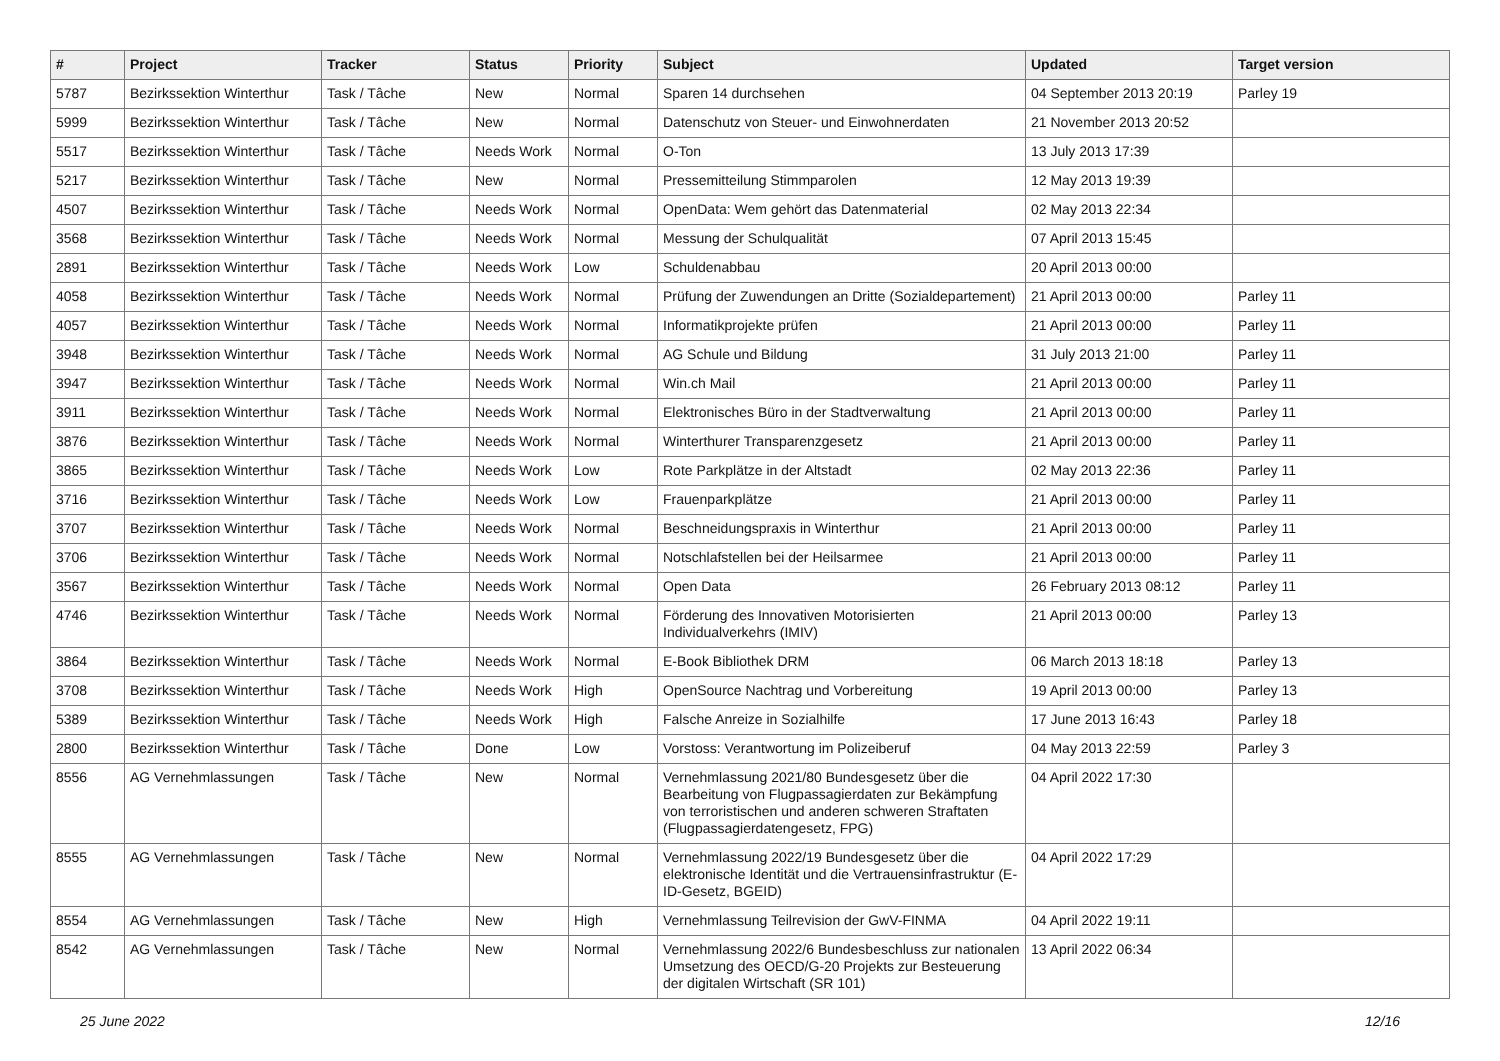| # | Project | Tracker | Status | Priority | Subject | Updated | Target version |
| --- | --- | --- | --- | --- | --- | --- | --- |
| 5787 | Bezirkssektion Winterthur | Task / Tâche | New | Normal | Sparen 14 durchsehen | 04 September 2013 20:19 | Parley 19 |
| 5999 | Bezirkssektion Winterthur | Task / Tâche | New | Normal | Datenschutz von Steuer- und Einwohnerdaten | 21 November 2013 20:52 | |
| 5517 | Bezirkssektion Winterthur | Task / Tâche | Needs Work | Normal | O-Ton | 13 July 2013 17:39 | |
| 5217 | Bezirkssektion Winterthur | Task / Tâche | New | Normal | Pressemitteilung Stimmparolen | 12 May 2013 19:39 | |
| 4507 | Bezirkssektion Winterthur | Task / Tâche | Needs Work | Normal | OpenData: Wem gehört das Datenmaterial | 02 May 2013 22:34 | |
| 3568 | Bezirkssektion Winterthur | Task / Tâche | Needs Work | Normal | Messung der Schulqualität | 07 April 2013 15:45 | |
| 2891 | Bezirkssektion Winterthur | Task / Tâche | Needs Work | Low | Schuldenabbau | 20 April 2013 00:00 | |
| 4058 | Bezirkssektion Winterthur | Task / Tâche | Needs Work | Normal | Prüfung der Zuwendungen an Dritte (Sozialdepartement) | 21 April 2013 00:00 | Parley 11 |
| 4057 | Bezirkssektion Winterthur | Task / Tâche | Needs Work | Normal | Informatikprojekte prüfen | 21 April 2013 00:00 | Parley 11 |
| 3948 | Bezirkssektion Winterthur | Task / Tâche | Needs Work | Normal | AG Schule und Bildung | 31 July 2013 21:00 | Parley 11 |
| 3947 | Bezirkssektion Winterthur | Task / Tâche | Needs Work | Normal | Win.ch Mail | 21 April 2013 00:00 | Parley 11 |
| 3911 | Bezirkssektion Winterthur | Task / Tâche | Needs Work | Normal | Elektronisches Büro in der Stadtverwaltung | 21 April 2013 00:00 | Parley 11 |
| 3876 | Bezirkssektion Winterthur | Task / Tâche | Needs Work | Normal | Winterthurer Transparenzgesetz | 21 April 2013 00:00 | Parley 11 |
| 3865 | Bezirkssektion Winterthur | Task / Tâche | Needs Work | Low | Rote Parkplätze in der Altstadt | 02 May 2013 22:36 | Parley 11 |
| 3716 | Bezirkssektion Winterthur | Task / Tâche | Needs Work | Low | Frauenparkplätze | 21 April 2013 00:00 | Parley 11 |
| 3707 | Bezirkssektion Winterthur | Task / Tâche | Needs Work | Normal | Beschneidungspraxis in Winterthur | 21 April 2013 00:00 | Parley 11 |
| 3706 | Bezirkssektion Winterthur | Task / Tâche | Needs Work | Normal | Notschlafstellen bei der Heilsarmee | 21 April 2013 00:00 | Parley 11 |
| 3567 | Bezirkssektion Winterthur | Task / Tâche | Needs Work | Normal | Open Data | 26 February 2013 08:12 | Parley 11 |
| 4746 | Bezirkssektion Winterthur | Task / Tâche | Needs Work | Normal | Förderung des Innovativen Motorisierten Individualverkehrs (IMIV) | 21 April 2013 00:00 | Parley 13 |
| 3864 | Bezirkssektion Winterthur | Task / Tâche | Needs Work | Normal | E-Book Bibliothek DRM | 06 March 2013 18:18 | Parley 13 |
| 3708 | Bezirkssektion Winterthur | Task / Tâche | Needs Work | High | OpenSource Nachtrag und Vorbereitung | 19 April 2013 00:00 | Parley 13 |
| 5389 | Bezirkssektion Winterthur | Task / Tâche | Needs Work | High | Falsche Anreize in Sozialhilfe | 17 June 2013 16:43 | Parley 18 |
| 2800 | Bezirkssektion Winterthur | Task / Tâche | Done | Low | Vorstoss: Verantwortung im Polizeiberuf | 04 May 2013 22:59 | Parley 3 |
| 8556 | AG Vernehmlassungen | Task / Tâche | New | Normal | Vernehmlassung 2021/80 Bundesgesetz über die Bearbeitung von Flugpassagierdaten zur Bekämpfung von terroristischen und anderen schweren Straftaten (Flugpassagierdatengesetz, FPG) | 04 April 2022 17:30 | |
| 8555 | AG Vernehmlassungen | Task / Tâche | New | Normal | Vernehmlassung 2022/19 Bundesgesetz über die elektronische Identität und die Vertrauensinfrastruktur (E-ID-Gesetz, BGEID) | 04 April 2022 17:29 | |
| 8554 | AG Vernehmlassungen | Task / Tâche | New | High | Vernehmlassung Teilrevision der GwV-FINMA | 04 April 2022 19:11 | |
| 8542 | AG Vernehmlassungen | Task / Tâche | New | Normal | Vernehmlassung 2022/6 Bundesbeschluss zur nationalen Umsetzung des OECD/G-20 Projekts zur Besteuerung der digitalen Wirtschaft (SR 101) | 13 April 2022 06:34 | |
25 June 2022 12/16